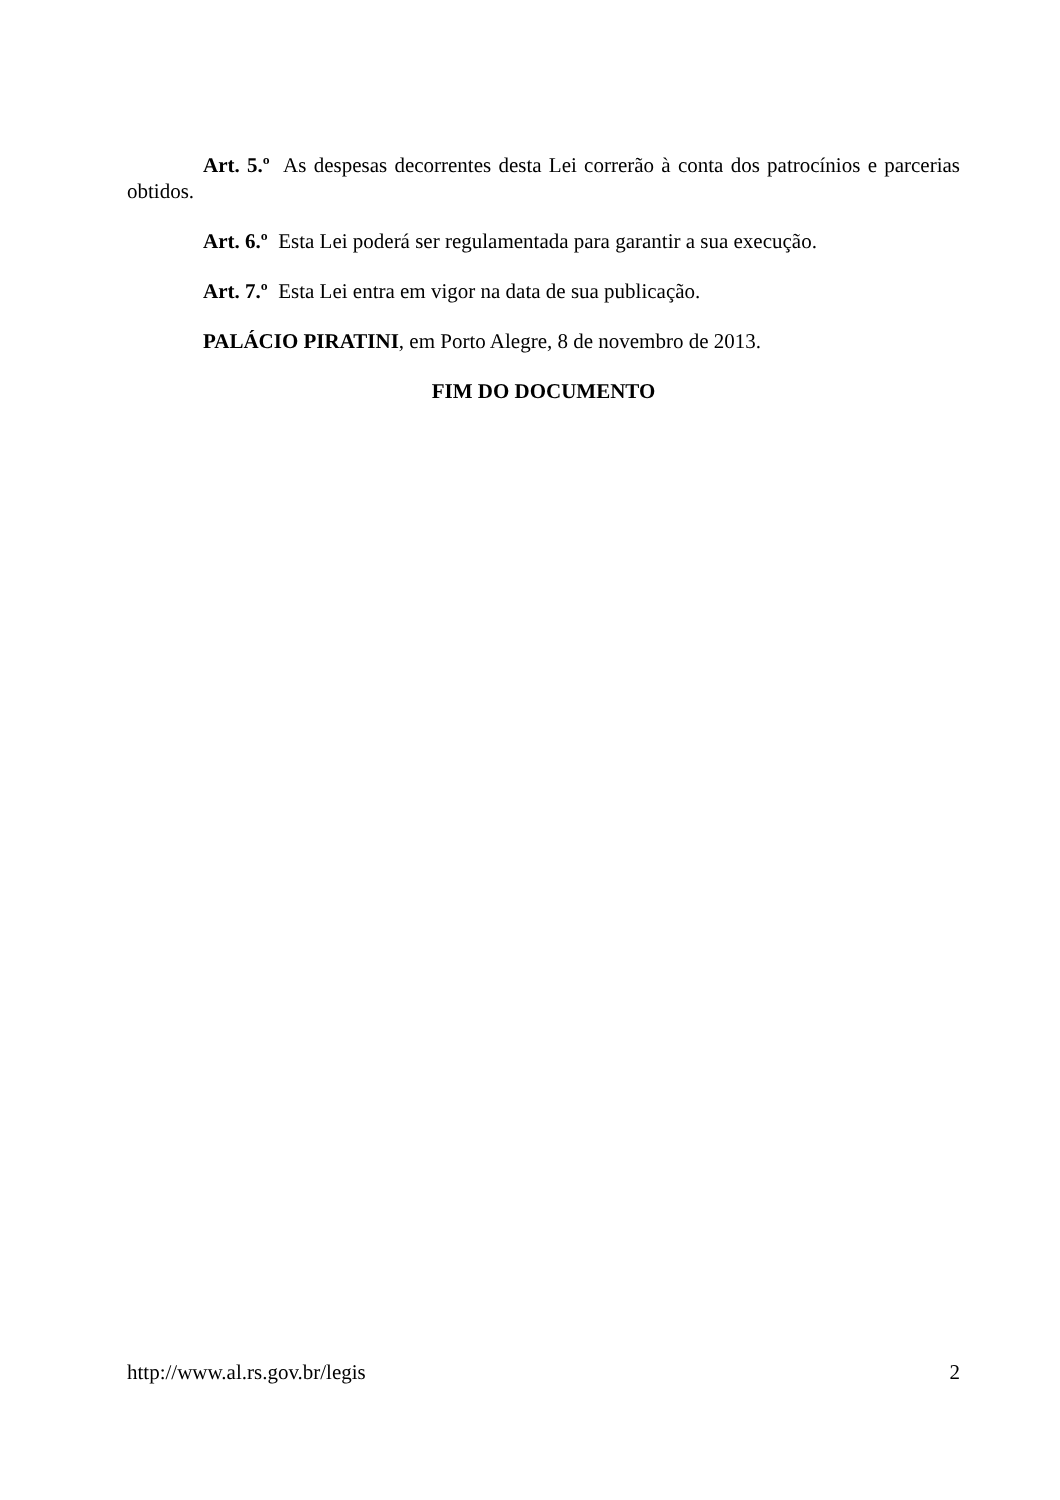Art. 5.º As despesas decorrentes desta Lei correrão à conta dos patrocínios e parcerias obtidos.
Art. 6.º Esta Lei poderá ser regulamentada para garantir a sua execução.
Art. 7.º Esta Lei entra em vigor na data de sua publicação.
PALÁCIO PIRATINI, em Porto Alegre, 8 de novembro de 2013.
FIM DO DOCUMENTO
http://www.al.rs.gov.br/legis 2